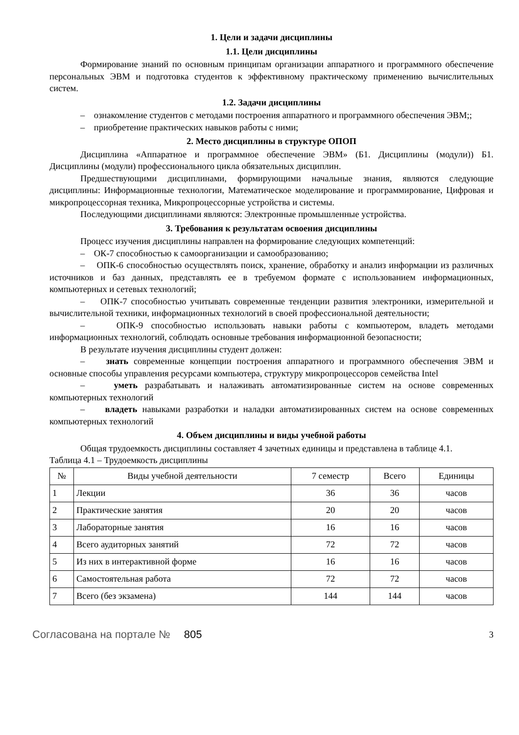1. Цели и задачи дисциплины
1.1. Цели дисциплины
Формирование знаний по основным принципам организации аппаратного и программного обеспечение персональных ЭВМ и подготовка студентов к эффективному практическому применению вычислительных систем.
1.2. Задачи дисциплины
– ознакомление студентов с методами построения аппаратного и программного обеспечения ЭВМ;;
– приобретение практических навыков работы с ними;
2. Место дисциплины в структуре ОПОП
Дисциплина «Аппаратное и программное обеспечение ЭВМ» (Б1. Дисциплины (модули)) Б1. Дисциплины (модули) профессионального цикла обязательных дисциплин.
Предшествующими дисциплинами, формирующими начальные знания, являются следующие дисциплины: Информационные технологии, Математическое моделирование и программирование, Цифровая и микропроцессорная техника, Микропроцессорные устройства и системы.
Последующими дисциплинами являются: Электронные промышленные устройства.
3. Требования к результатам освоения дисциплины
Процесс изучения дисциплины направлен на формирование следующих компетенций:
– ОК-7 способностью к самоорганизации и самообразованию;
– ОПК-6 способностью осуществлять поиск, хранение, обработку и анализ информации из различных источников и баз данных, представлять ее в требуемом формате с использованием информационных, компьютерных и сетевых технологий;
– ОПК-7 способностью учитывать современные тенденции развития электроники, измерительной и вычислительной техники, информационных технологий в своей профессиональной деятельности;
– ОПК-9 способностью использовать навыки работы с компьютером, владеть методами информационных технологий, соблюдать основные требования информационной безопасности;
В результате изучения дисциплины студент должен:
– знать современные концепции построения аппаратного и программного обеспечения ЭВМ и основные способы управления ресурсами компьютера, структуру микропроцессоров семейства Intel
– уметь разрабатывать и налаживать автоматизированные систем на основе современных компьютерных технологий
– владеть навыками разработки и наладки автоматизированных систем на основе современных компьютерных технологий
4. Объем дисциплины и виды учебной работы
Общая трудоемкость дисциплины составляет 4 зачетных единицы и представлена в таблице 4.1.
Таблица 4.1 – Трудоемкость дисциплины
| № | Виды учебной деятельности | 7 семестр | Всего | Единицы |
| --- | --- | --- | --- | --- |
| 1 | Лекции | 36 | 36 | часов |
| 2 | Практические занятия | 20 | 20 | часов |
| 3 | Лабораторные занятия | 16 | 16 | часов |
| 4 | Всего аудиторных занятий | 72 | 72 | часов |
| 5 | Из них в интерактивной форме | 16 | 16 | часов |
| 6 | Самостоятельная работа | 72 | 72 | часов |
| 7 | Всего (без экзамена) | 144 | 144 | часов |
Согласована на портале № 805
3